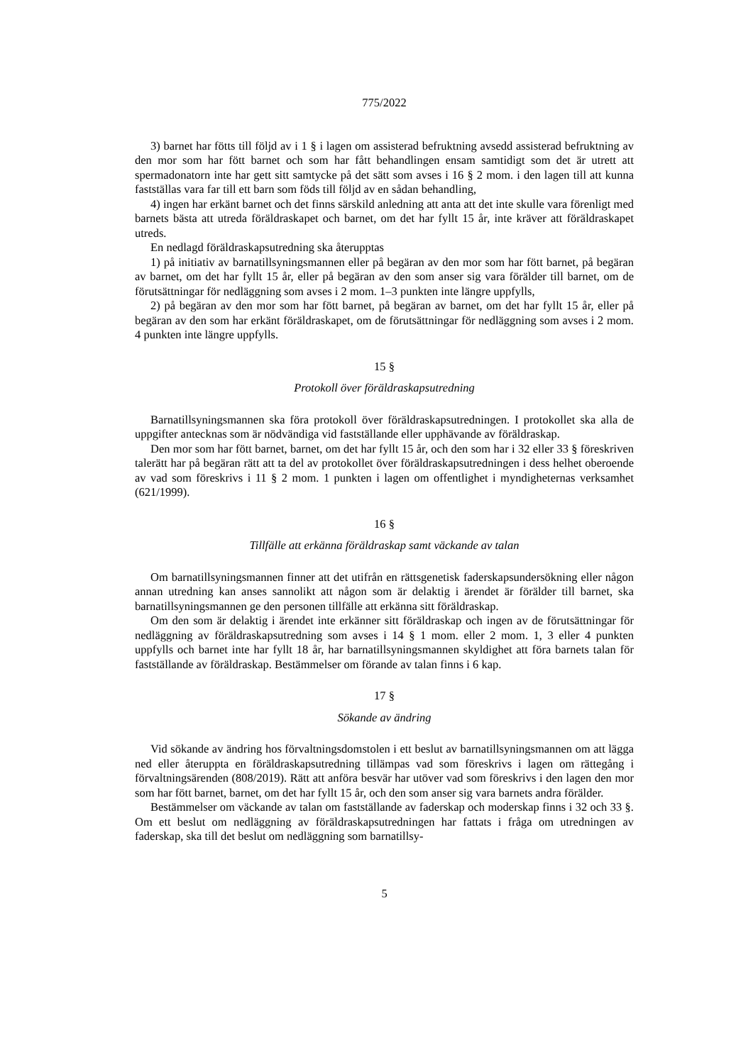775/2022
3) barnet har fötts till följd av i 1 § i lagen om assisterad befruktning avsedd assisterad befruktning av den mor som har fött barnet och som har fått behandlingen ensam samtidigt som det är utrett att spermadonatorn inte har gett sitt samtycke på det sätt som avses i 16 § 2 mom. i den lagen till att kunna fastställas vara far till ett barn som föds till följd av en sådan behandling,
4) ingen har erkänt barnet och det finns särskild anledning att anta att det inte skulle vara förenligt med barnets bästa att utreda föräldraskapet och barnet, om det har fyllt 15 år, inte kräver att föräldraskapet utreds.
En nedlagd föräldraskapsutredning ska återupptas
1) på initiativ av barnatillsyningsmannen eller på begäran av den mor som har fött barnet, på begäran av barnet, om det har fyllt 15 år, eller på begäran av den som anser sig vara förälder till barnet, om de förutsättningar för nedläggning som avses i 2 mom. 1–3 punkten inte längre uppfylls,
2) på begäran av den mor som har fött barnet, på begäran av barnet, om det har fyllt 15 år, eller på begäran av den som har erkänt föräldraskapet, om de förutsättningar för nedläggning som avses i 2 mom. 4 punkten inte längre uppfylls.
15 §
Protokoll över föräldraskapsutredning
Barnatillsyningsmannen ska föra protokoll över föräldraskapsutredningen. I protokollet ska alla de uppgifter antecknas som är nödvändiga vid fastställande eller upphävande av föräldraskap.
Den mor som har fött barnet, barnet, om det har fyllt 15 år, och den som har i 32 eller 33 § föreskriven talerätt har på begäran rätt att ta del av protokollet över föräldraskapsutredningen i dess helhet oberoende av vad som föreskrivs i 11 § 2 mom. 1 punkten i lagen om offentlighet i myndigheternas verksamhet (621/1999).
16 §
Tillfälle att erkänna föräldraskap samt väckande av talan
Om barnatillsyningsmannen finner att det utifrån en rättsgenetisk faderskapsundersökning eller någon annan utredning kan anses sannolikt att någon som är delaktig i ärendet är förälder till barnet, ska barnatillsyningsmannen ge den personen tillfälle att erkänna sitt föräldraskap.
Om den som är delaktig i ärendet inte erkänner sitt föräldraskap och ingen av de förutsättningar för nedläggning av föräldraskapsutredning som avses i 14 § 1 mom. eller 2 mom. 1, 3 eller 4 punkten uppfylls och barnet inte har fyllt 18 år, har barnatillsyningsmannen skyldighet att föra barnets talan för fastställande av föräldraskap. Bestämmelser om förande av talan finns i 6 kap.
17 §
Sökande av ändring
Vid sökande av ändring hos förvaltningsdomstolen i ett beslut av barnatillsyningsmannen om att lägga ned eller återuppta en föräldraskapsutredning tillämpas vad som föreskrivs i lagen om rättegång i förvaltningsärenden (808/2019). Rätt att anföra besvär har utöver vad som föreskrivs i den lagen den mor som har fött barnet, barnet, om det har fyllt 15 år, och den som anser sig vara barnets andra förälder.
Bestämmelser om väckande av talan om fastställande av faderskap och moderskap finns i 32 och 33 §. Om ett beslut om nedläggning av föräldraskapsutredningen har fattats i fråga om utredningen av faderskap, ska till det beslut om nedläggning som barnatillsy-
5